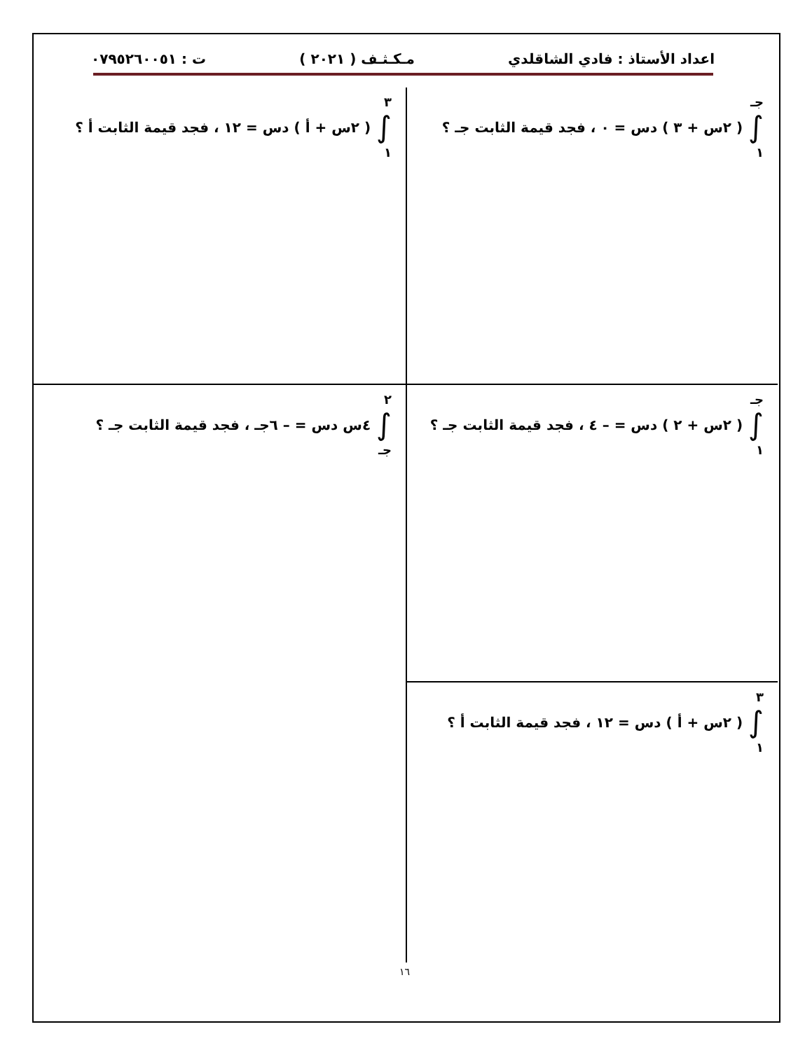اعداد الأستاذ : فادي الشاقلدي مـكـثـف ( ٢٠٢١ ) ت : ٠٧٩٥٢٦٠٠٥١
جـ
∫
١
( ٢س + ٣ ) دس = ٠ ، فجد قيمة الثابت جـ ؟
٣
∫
١
( ٢س + أ ) دس = ١٢ ، فجد قيمة الثابت أ ؟
جـ
∫
١
( ٢س + ٢ ) دس = – ٤ ، فجد قيمة الثابت جـ ؟
٢
∫
جـ
٤س دس = – ٦جـ ، فجد قيمة الثابت جـ ؟
٣
∫
١
( ٢س + أ ) دس = ١٢ ، فجد قيمة الثابت أ ؟
١٦